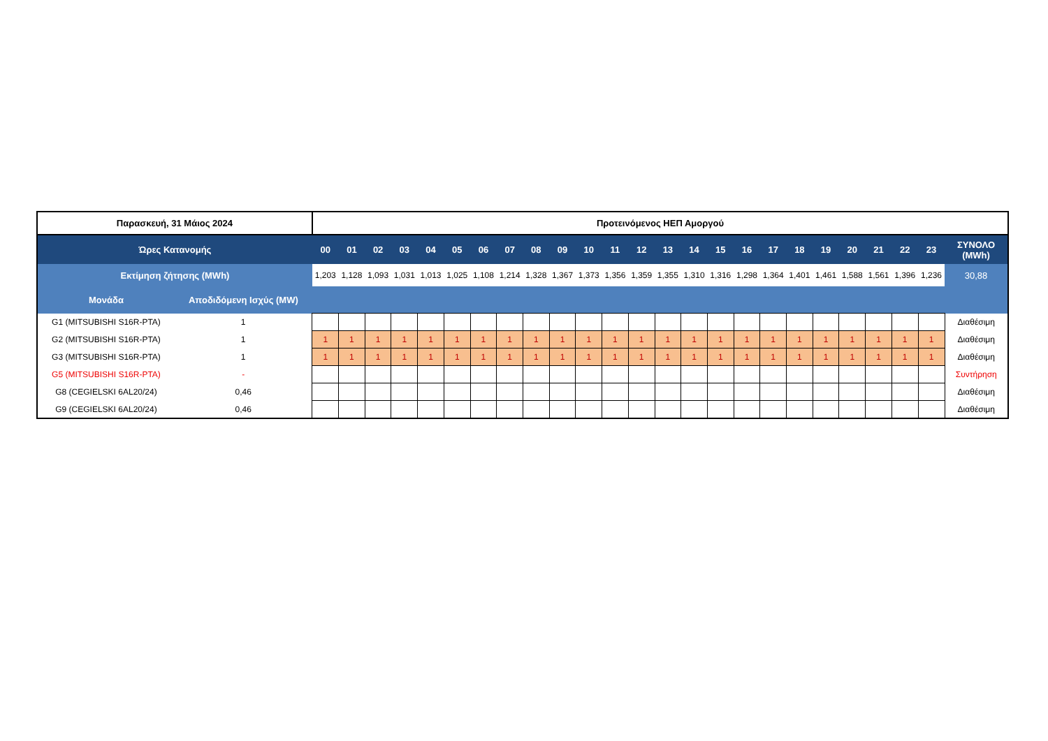| Παρασκευή, 31 Μάιος 2024 | | Προτεινόμενος ΗΕΠ Αμοργού | | | | | | | | | | | | | | | | | | | | | | | | |
| Ώρες Κατανομής | | 00 | 01 | 02 | 03 | 04 | 05 | 06 | 07 | 08 | 09 | 10 | 11 | 12 | 13 | 14 | 15 | 16 | 17 | 18 | 19 | 20 | 21 | 22 | 23 | ΣΥΝΟΛΟ (MWh) |
| Εκτίμηση ζήτησης (MWh) | | 1,203 | 1,128 | 1,093 | 1,031 | 1,013 | 1,025 | 1,108 | 1,214 | 1,328 | 1,367 | 1,373 | 1,356 | 1,359 | 1,355 | 1,310 | 1,316 | 1,298 | 1,364 | 1,401 | 1,461 | 1,588 | 1,561 | 1,396 | 1,236 | 30,88 |
| Μονάδα | Αποδιδόμενη Ισχύς (MW) | | | | | | | | | | | | | | | | | | | | | | | | | |
| G1 (MITSUBISHI S16R-PTA) | 1 | | | | | | | | | | | | | | | | | | | | | | | | | Διαθέσιμη |
| G2 (MITSUBISHI S16R-PTA) | 1 | 1 | 1 | 1 | 1 | 1 | 1 | 1 | 1 | 1 | 1 | 1 | 1 | 1 | 1 | 1 | 1 | 1 | 1 | 1 | 1 | 1 | 1 | 1 | 1 | Διαθέσιμη |
| G3 (MITSUBISHI S16R-PTA) | 1 | 1 | 1 | 1 | 1 | 1 | 1 | 1 | 1 | 1 | 1 | 1 | 1 | 1 | 1 | 1 | 1 | 1 | 1 | 1 | 1 | 1 | 1 | 1 | 1 | Διαθέσιμη |
| G5 (MITSUBISHI S16R-PTA) | - | | | | | | | | | | | | | | | | | | | | | | | | | Συντήρηση |
| G8 (CEGIELSKI 6AL20/24) | 0,46 | | | | | | | | | | | | | | | | | | | | | | | | | Διαθέσιμη |
| G9 (CEGIELSKI 6AL20/24) | 0,46 | | | | | | | | | | | | | | | | | | | | | | | | | Διαθέσιμη |